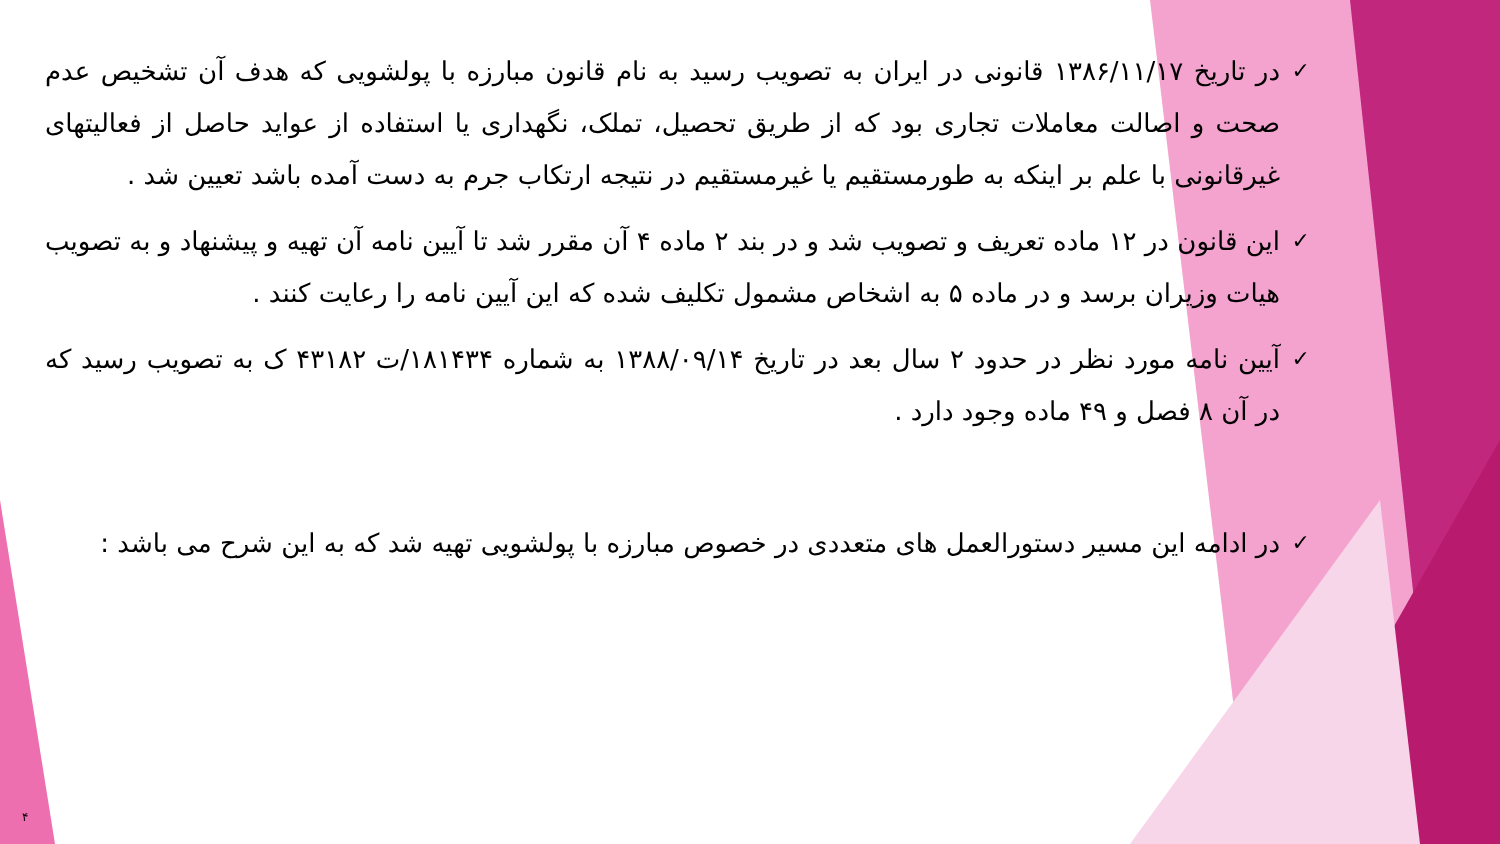✓
در تاریخ ۱۳۸۶/۱۱/۱۷ قانونی در ایران به تصویب رسید به نام قانون مبارزه با پولشویی که هدف آن تشخیص عدم صحت و اصالت معاملات تجاری بود که از طریق تحصیل، تملک، نگهداری یا استفاده از عواید حاصل از فعالیتهای غیرقانونی با علم بر اینکه به طورمستقیم یا غیرمستقیم در نتیجه ارتکاب جرم به دست آمده باشد تعیین شد .
✓
این قانون در ۱۲ ماده تعریف و تصویب شد و در بند ۲ ماده ۴ آن مقرر شد تا آیین نامه آن تهیه و پیشنهاد و به تصویب هیات وزیران برسد و در ماده ۵ به اشخاص مشمول تکلیف شده که این آیین نامه را رعایت کنند .
✓
آیین نامه مورد نظر در حدود ۲ سال بعد در تاریخ ۱۳۸۸/۰۹/۱۴ به شماره ۱۸۱۴۳۴/ت ۴۳۱۸۲ ک به تصویب رسید که در آن ۸ فصل و ۴۹ ماده وجود دارد .
✓
در ادامه این مسیر دستورالعمل های متعددی در خصوص مبارزه با پولشویی تهیه شد که به این شرح می باشد :
۴